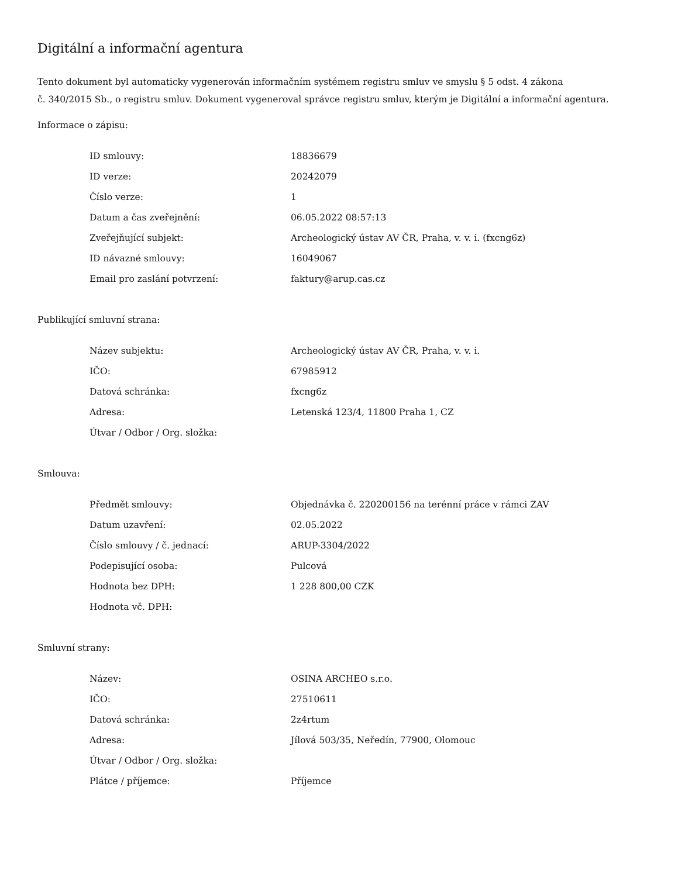Digitální a informační agentura
Tento dokument byl automaticky vygenerován informačním systémem registru smluv ve smyslu § 5 odst. 4 zákona
č. 340/2015 Sb., o registru smluv. Dokument vygeneroval správce registru smluv, kterým je Digitální a informační agentura.
Informace o zápisu:
| ID smlouvy: | 18836679 |
| ID verze: | 20242079 |
| Číslo verze: | 1 |
| Datum a čas zveřejnění: | 06.05.2022 08:57:13 |
| Zveřejňující subjekt: | Archeologický ústav AV ČR, Praha, v. v. i. (fxcng6z) |
| ID návazné smlouvy: | 16049067 |
| Email pro zaslání potvrzení: | faktury@arup.cas.cz |
Publikující smluvní strana:
| Název subjektu: | Archeologický ústav AV ČR, Praha, v. v. i. |
| IČO: | 67985912 |
| Datová schránka: | fxcng6z |
| Adresa: | Letenská 123/4, 11800 Praha 1, CZ |
| Útvar / Odbor / Org. složka: | |
Smlouva:
| Předmět smlouvy: | Objednávka č. 220200156 na terénní práce v rámci ZAV |
| Datum uzavření: | 02.05.2022 |
| Číslo smlouvy / č. jednací: | ARUP-3304/2022 |
| Podepisující osoba: | Pulcová |
| Hodnota bez DPH: | 1 228 800,00 CZK |
| Hodnota vč. DPH: | |
Smluvní strany:
| Název: | OSINA ARCHEO s.r.o. |
| IČO: | 27510611 |
| Datová schránka: | 2z4rtum |
| Adresa: | Jílová 503/35, Neředín, 77900, Olomouc |
| Útvar / Odbor / Org. složka: | |
| Plátce / příjemce: | Příjemce |